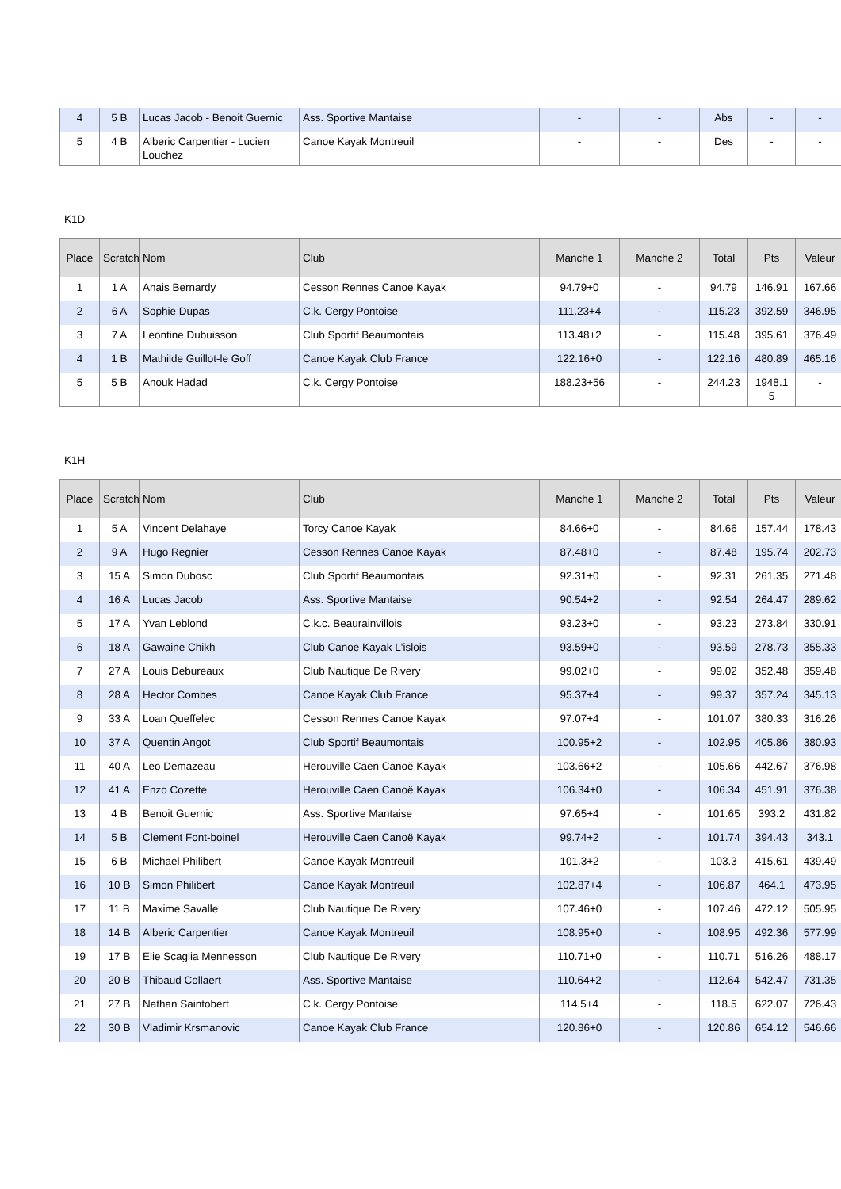| 4 | 5 B | Lucas Jacob - Benoit Guernic | Ass. Sportive Mantaise | - | - | Abs | - | - |
| 5 | 4 B | Alberic Carpentier - Lucien Louchez | Canoe Kayak Montreuil | - | - | Des | - | - |
K1D
| Place | Scratch | Nom | Club | Manche 1 | Manche 2 | Total | Pts | Valeur |
| --- | --- | --- | --- | --- | --- | --- | --- | --- |
| 1 | 1 A | Anais Bernardy | Cesson Rennes Canoe Kayak | 94.79+0 | - | 94.79 | 146.91 | 167.66 |
| 2 | 6 A | Sophie Dupas | C.k. Cergy Pontoise | 111.23+4 | - | 115.23 | 392.59 | 346.95 |
| 3 | 7 A | Leontine Dubuisson | Club Sportif Beaumontais | 113.48+2 | - | 115.48 | 395.61 | 376.49 |
| 4 | 1 B | Mathilde Guillot-le Goff | Canoe Kayak Club France | 122.16+0 | - | 122.16 | 480.89 | 465.16 |
| 5 | 5 B | Anouk Hadad | C.k. Cergy Pontoise | 188.23+56 | - | 244.23 | 1948.1 5 | - |
K1H
| Place | Scratch | Nom | Club | Manche 1 | Manche 2 | Total | Pts | Valeur |
| --- | --- | --- | --- | --- | --- | --- | --- | --- |
| 1 | 5 A | Vincent Delahaye | Torcy Canoe Kayak | 84.66+0 | - | 84.66 | 157.44 | 178.43 |
| 2 | 9 A | Hugo Regnier | Cesson Rennes Canoe Kayak | 87.48+0 | - | 87.48 | 195.74 | 202.73 |
| 3 | 15 A | Simon Dubosc | Club Sportif Beaumontais | 92.31+0 | - | 92.31 | 261.35 | 271.48 |
| 4 | 16 A | Lucas Jacob | Ass. Sportive Mantaise | 90.54+2 | - | 92.54 | 264.47 | 289.62 |
| 5 | 17 A | Yvan Leblond | C.k.c. Beaurainvillois | 93.23+0 | - | 93.23 | 273.84 | 330.91 |
| 6 | 18 A | Gawaine Chikh | Club Canoe Kayak L'islois | 93.59+0 | - | 93.59 | 278.73 | 355.33 |
| 7 | 27 A | Louis Debureaux | Club Nautique De Rivery | 99.02+0 | - | 99.02 | 352.48 | 359.48 |
| 8 | 28 A | Hector Combes | Canoe Kayak Club France | 95.37+4 | - | 99.37 | 357.24 | 345.13 |
| 9 | 33 A | Loan Queffelec | Cesson Rennes Canoe Kayak | 97.07+4 | - | 101.07 | 380.33 | 316.26 |
| 10 | 37 A | Quentin Angot | Club Sportif Beaumontais | 100.95+2 | - | 102.95 | 405.86 | 380.93 |
| 11 | 40 A | Leo Demazeau | Herouville Caen Canoë Kayak | 103.66+2 | - | 105.66 | 442.67 | 376.98 |
| 12 | 41 A | Enzo Cozette | Herouville Caen Canoë Kayak | 106.34+0 | - | 106.34 | 451.91 | 376.38 |
| 13 | 4 B | Benoit Guernic | Ass. Sportive Mantaise | 97.65+4 | - | 101.65 | 393.2 | 431.82 |
| 14 | 5 B | Clement Font-boinel | Herouville Caen Canoë Kayak | 99.74+2 | - | 101.74 | 394.43 | 343.1 |
| 15 | 6 B | Michael Philibert | Canoe Kayak Montreuil | 101.3+2 | - | 103.3 | 415.61 | 439.49 |
| 16 | 10 B | Simon Philibert | Canoe Kayak Montreuil | 102.87+4 | - | 106.87 | 464.1 | 473.95 |
| 17 | 11 B | Maxime Savalle | Club Nautique De Rivery | 107.46+0 | - | 107.46 | 472.12 | 505.95 |
| 18 | 14 B | Alberic Carpentier | Canoe Kayak Montreuil | 108.95+0 | - | 108.95 | 492.36 | 577.99 |
| 19 | 17 B | Elie Scaglia Mennesson | Club Nautique De Rivery | 110.71+0 | - | 110.71 | 516.26 | 488.17 |
| 20 | 20 B | Thibaud Collaert | Ass. Sportive Mantaise | 110.64+2 | - | 112.64 | 542.47 | 731.35 |
| 21 | 27 B | Nathan Saintobert | C.k. Cergy Pontoise | 114.5+4 | - | 118.5 | 622.07 | 726.43 |
| 22 | 30 B | Vladimir Krsmanovic | Canoe Kayak Club France | 120.86+0 | - | 120.86 | 654.12 | 546.66 |